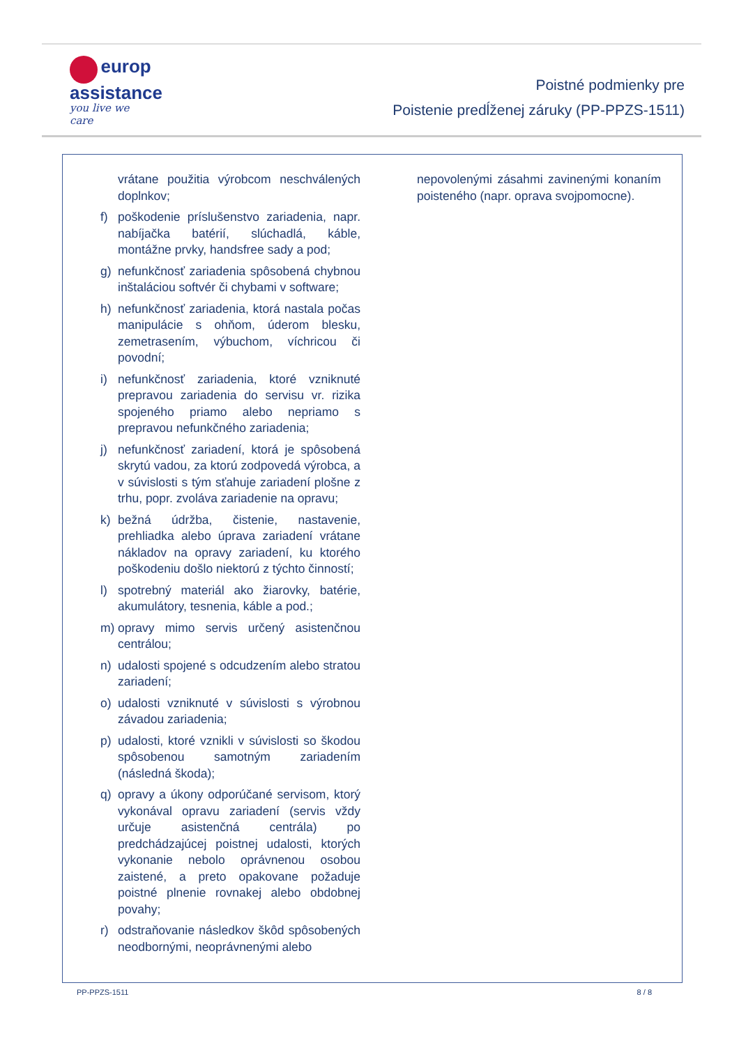europ
assistance
you live we care
Poistné podmienky pre
Poistenie predĺženej záruky (PP-PPZS-1511)
vrátane použitia výrobcom neschválených doplnkov;
f) poškodenie príslušenstvo zariadenia, napr. nabíjačka batérií, slúchadlá, káble, montážne prvky, handsfree sady a pod;
g) nefunkčnosť zariadenia spôsobená chybnou inštaláciou softvér či chybami v software;
h) nefunkčnosť zariadenia, ktorá nastala počas manipulácie s ohňom, úderom blesku, zemetrasením, výbuchom, víchricou či povodní;
i) nefunkčnosť zariadenia, ktoré vzniknuté prepravou zariadenia do servisu vr. rizika spojeného priamo alebo nepriamo s prepravou nefunkčného zariadenia;
j) nefunkčnosť zariadení, ktorá je spôsobená skrytú vadou, za ktorú zodpovedá výrobca, a v súvislosti s tým sťahuje zariadení plošne z trhu, popr. zvoláva zariadenie na opravu;
k) bežná údržba, čistenie, nastavenie, prehliadka alebo úprava zariadení vrátane nákladov na opravy zariadení, ku ktorého poškodeniu došlo niektorú z týchto činností;
l) spotrebný materiál ako žiarovky, batérie, akumulátory, tesnenia, káble a pod.;
m) opravy mimo servis určený asistenčnou centrálou;
n) udalosti spojené s odcudzením alebo stratou zariadení;
o) udalosti vzniknuté v súvislosti s výrobnou závadou zariadenia;
p) udalosti, ktoré vznikli v súvislosti so škodou spôsobenou samotným zariadením (následná škoda);
q) opravy a úkony odporúčané servisom, ktorý vykonával opravu zariadení (servis vždy určuje asistenčná centrála) po predchádzajúcej poistnej udalosti, ktorých vykonanie nebolo oprávnenou osobou zaistené, a preto opakovane požaduje poistné plnenie rovnakej alebo obdobnej povahy;
r) odstraňovanie následkov škôd spôsobených neodbornými, neoprávnenými alebo
nepovolenými zásahmi zavinenými konaním poisteného (napr. oprava svojpomocne).
PP-PPZS-1511 8 / 8